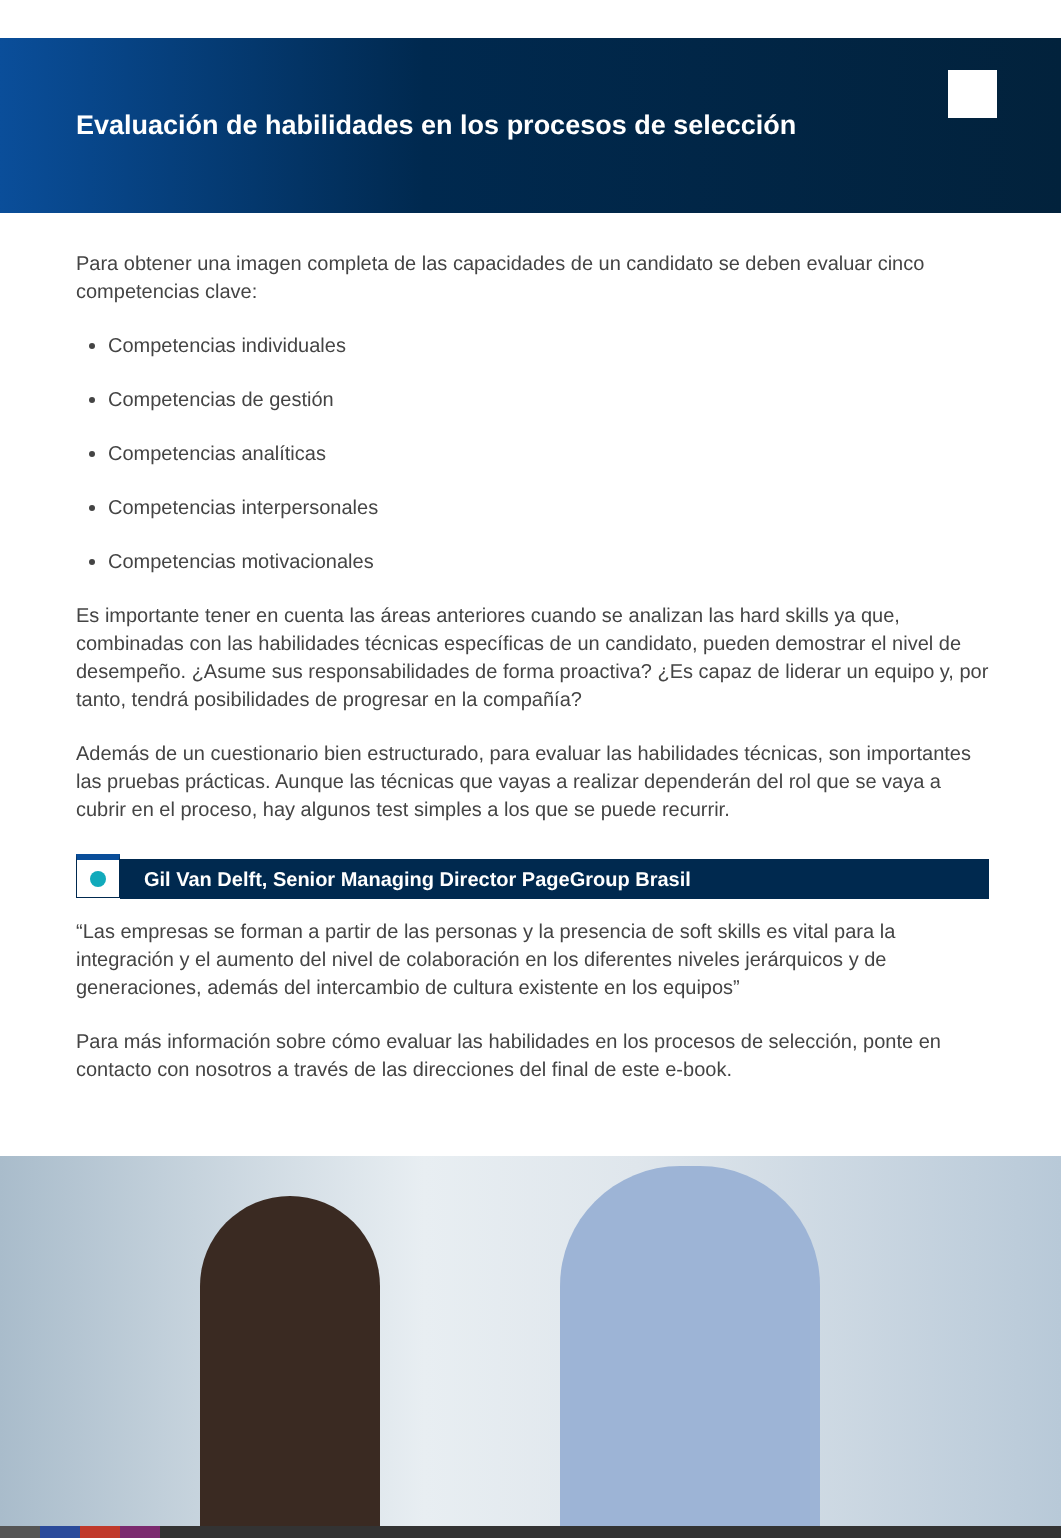Evaluación de habilidades en los procesos de selección
Para obtener una imagen completa de las capacidades de un candidato se deben evaluar cinco competencias clave:
Competencias individuales
Competencias de gestión
Competencias analíticas
Competencias interpersonales
Competencias motivacionales
Es importante tener en cuenta las áreas anteriores cuando se analizan las hard skills ya que, combinadas con las habilidades técnicas específicas de un candidato, pueden demostrar el nivel de desempeño. ¿Asume sus responsabilidades de forma proactiva? ¿Es capaz de liderar un equipo y, por tanto, tendrá posibilidades de progresar en la compañía?
Además de un cuestionario bien estructurado, para evaluar las habilidades técnicas, son importantes las pruebas prácticas. Aunque las técnicas que vayas a realizar dependerán del rol que se vaya a cubrir en el proceso, hay algunos test simples a los que se puede recurrir.
Gil Van Delft, Senior Managing Director PageGroup Brasil
“Las empresas se forman a partir de las personas y la presencia de soft skills es vital para la integración y el aumento del nivel de colaboración en los diferentes niveles jerárquicos y de generaciones, además del intercambio de cultura existente en los equipos”
Para más información sobre cómo evaluar las habilidades en los procesos de selección, ponte en contacto con nosotros a través de las direcciones del final de este e-book.